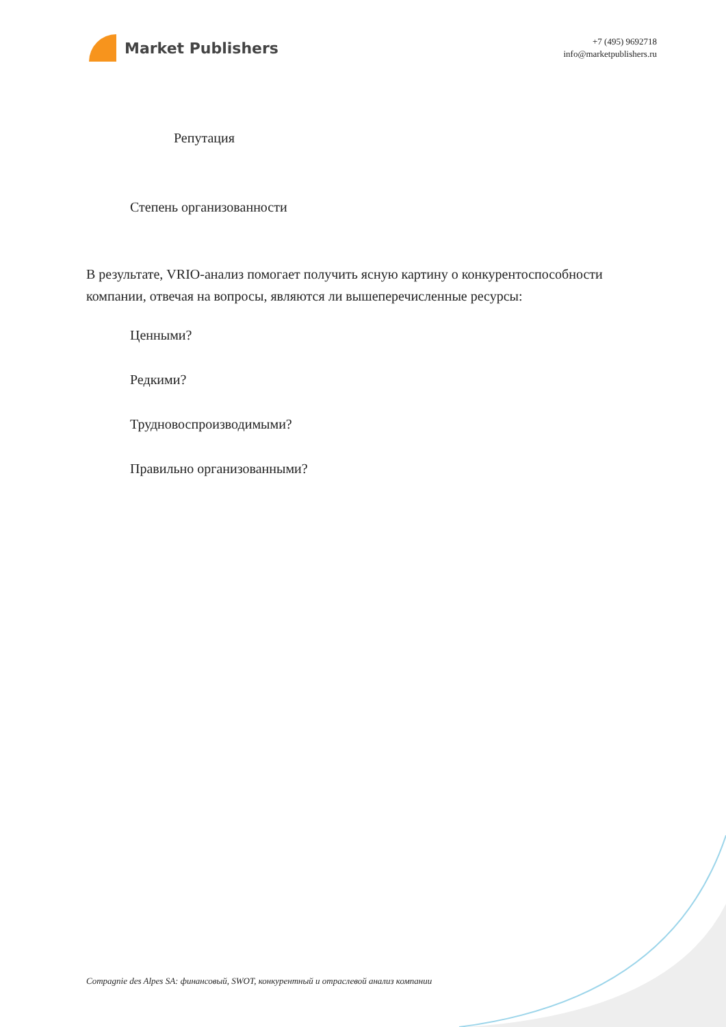Market Publishers
+7 (495) 9692718
info@marketpublishers.ru
Репутация
Степень организованности
В результате, VRIO-анализ помогает получить ясную картину о конкурентоспособности компании, отвечая на вопросы, являются ли вышеперечисленные ресурсы:
Ценными?
Редкими?
Трудновоспроизводимыми?
Правильно организованными?
Compagnie des Alpes SA: финансовый, SWOT, конкурентный и отраслевой анализ компании